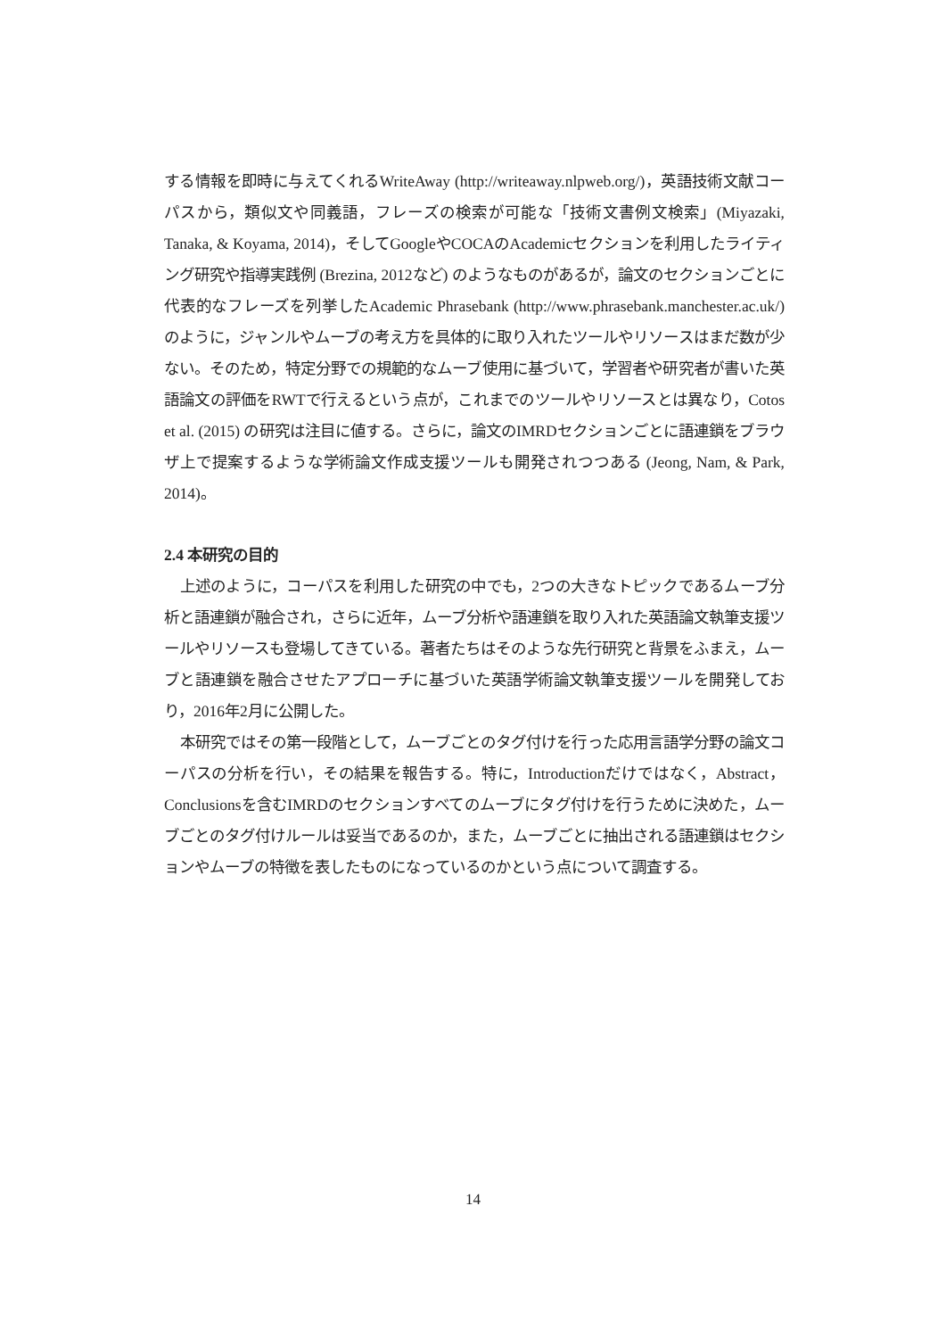する情報を即時に与えてくれるWriteAway (http://writeaway.nlpweb.org/)，英語技術文献コーパスから，類似文や同義語，フレーズの検索が可能な「技術文書例文検索」(Miyazaki, Tanaka, & Koyama, 2014)，そしてGoogleやCOCAのAcademicセクションを利用したライティング研究や指導実践例 (Brezina, 2012など) のようなものがあるが，論文のセクションごとに代表的なフレーズを列挙したAcademic Phrasebank (http://www.phrasebank.manchester.ac.uk/) のように，ジャンルやムーブの考え方を具体的に取り入れたツールやリソースはまだ数が少ない。そのため，特定分野での規範的なムーブ使用に基づいて，学習者や研究者が書いた英語論文の評価をRWTで行えるという点が，これまでのツールやリソースとは異なり，Cotos et al. (2015) の研究は注目に値する。さらに，論文のIMRDセクションごとに語連鎖をブラウザ上で提案するような学術論文作成支援ツールも開発されつつある (Jeong, Nam, & Park, 2014)。
2.4 本研究の目的
上述のように，コーパスを利用した研究の中でも，2つの大きなトピックであるムーブ分析と語連鎖が融合され，さらに近年，ムーブ分析や語連鎖を取り入れた英語論文執筆支援ツールやリソースも登場してきている。著者たちはそのような先行研究と背景をふまえ，ムーブと語連鎖を融合させたアプローチに基づいた英語学術論文執筆支援ツールを開発しており，2016年2月に公開した。
本研究ではその第一段階として，ムーブごとのタグ付けを行った応用言語学分野の論文コーパスの分析を行い，その結果を報告する。特に，Introductionだけではなく，Abstract，Conclusionsを含むIMRDのセクションすべてのムーブにタグ付けを行うために決めた，ムーブごとのタグ付けルールは妥当であるのか，また，ムーブごとに抽出される語連鎖はセクションやムーブの特徴を表したものになっているのかという点について調査する。
14